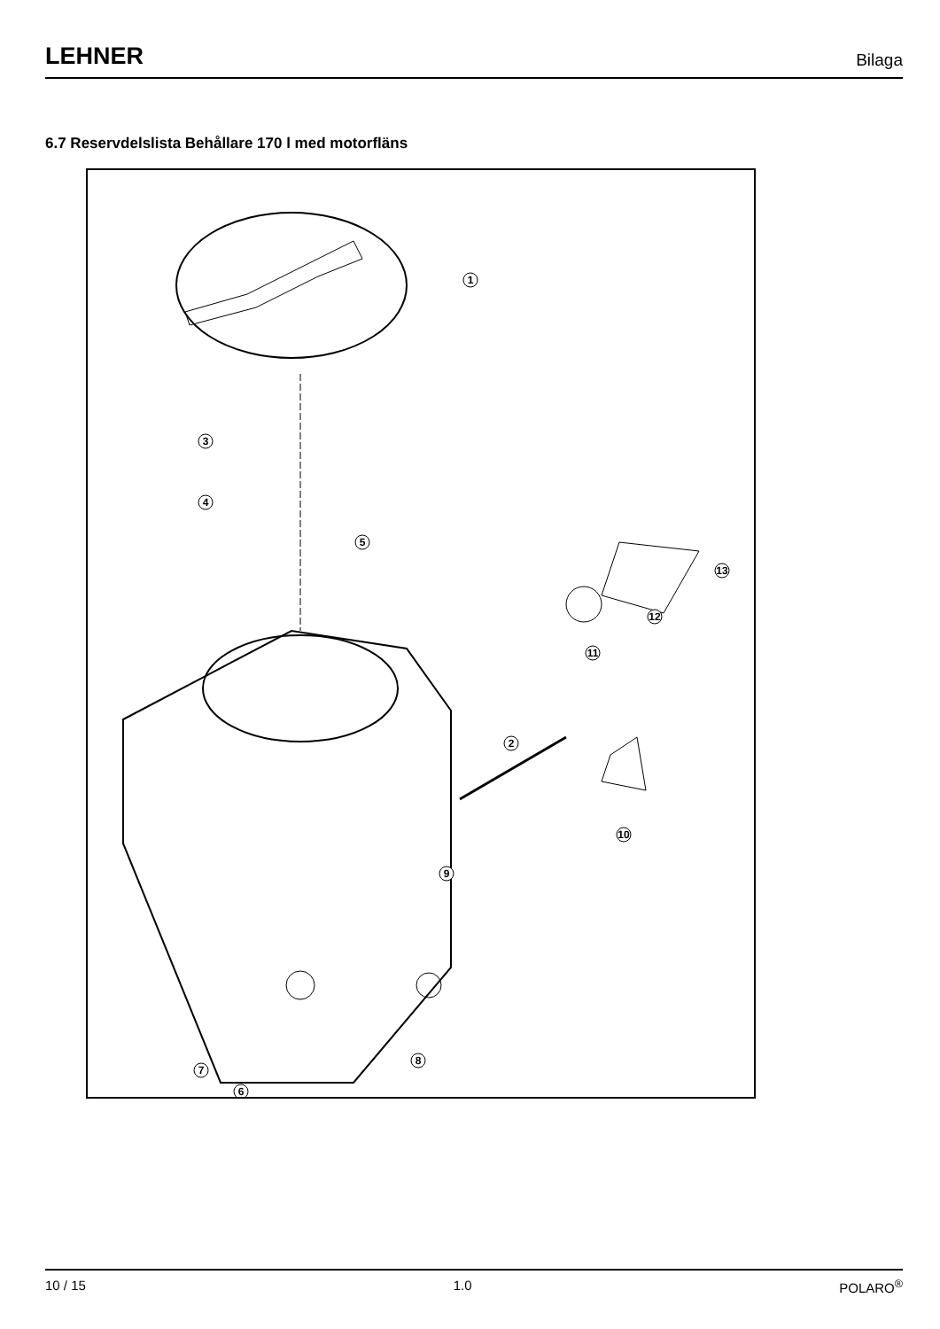LEHNER Bilaga
6.7 Reservdelslista Behållare 170 l med motorfläns
1
3
4
5
2
6
7
8
9
10
11
12
13
10 / 15 1.0 POLARO<sup>®</sup>